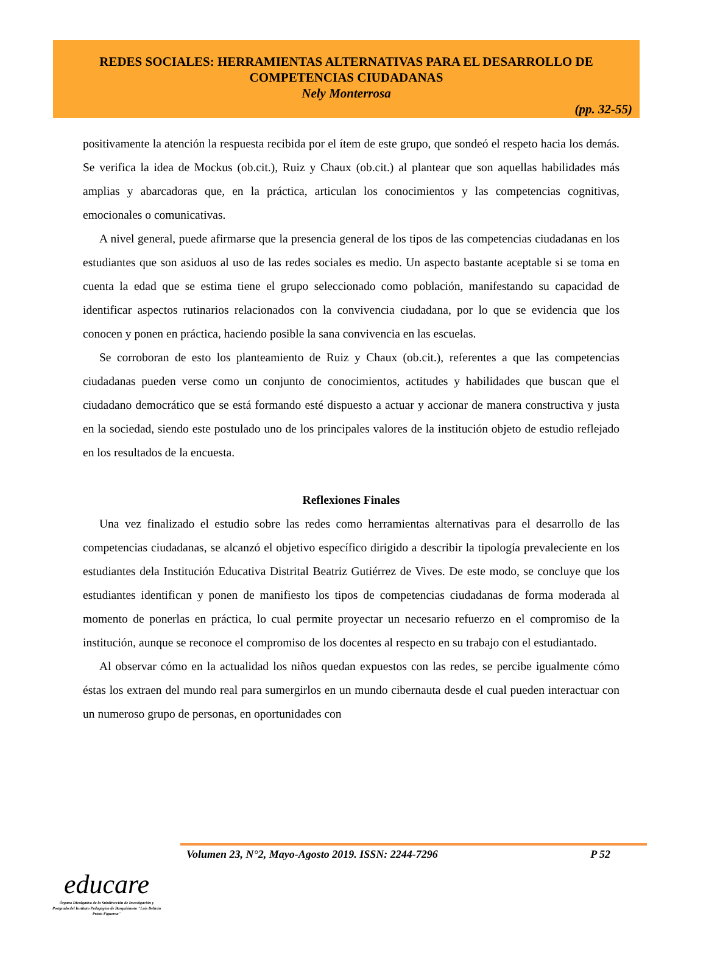REDES SOCIALES: HERRAMIENTAS ALTERNATIVAS PARA EL DESARROLLO DE
COMPETENCIAS CIUDADANAS
Nely Monterrosa
(pp. 32-55)
positivamente la atención la respuesta recibida por el ítem de este grupo, que sondeó el respeto hacia los demás. Se verifica la idea de Mockus (ob.cit.), Ruiz y Chaux (ob.cit.) al plantear que son aquellas habilidades más amplias y abarcadoras que, en la práctica, articulan los conocimientos y las competencias cognitivas, emocionales o comunicativas.
A nivel general, puede afirmarse que la presencia general de los tipos de las competencias ciudadanas en los estudiantes que son asiduos al uso de las redes sociales es medio. Un aspecto bastante aceptable si se toma en cuenta la edad que se estima tiene el grupo seleccionado como población, manifestando su capacidad de identificar aspectos rutinarios relacionados con la convivencia ciudadana, por lo que se evidencia que los conocen y ponen en práctica, haciendo posible la sana convivencia en las escuelas.
Se corroboran de esto los planteamiento de Ruiz y Chaux (ob.cit.), referentes a que las competencias ciudadanas pueden verse como un conjunto de conocimientos, actitudes y habilidades que buscan que el ciudadano democrático que se está formando esté dispuesto a actuar y accionar de manera constructiva y justa en la sociedad, siendo este postulado uno de los principales valores de la institución objeto de estudio reflejado en los resultados de la encuesta.
Reflexiones Finales
Una vez finalizado el estudio sobre las redes como herramientas alternativas para el desarrollo de las competencias ciudadanas, se alcanzó el objetivo específico dirigido a describir la tipología prevaleciente en los estudiantes dela Institución Educativa Distrital Beatriz Gutiérrez de Vives. De este modo, se concluye que los estudiantes identifican y ponen de manifiesto los tipos de competencias ciudadanas de forma moderada al momento de ponerlas en práctica, lo cual permite proyectar un necesario refuerzo en el compromiso de la institución, aunque se reconoce el compromiso de los docentes al respecto en su trabajo con el estudiantado.
Al observar cómo en la actualidad los niños quedan expuestos con las redes, se percibe igualmente cómo éstas los extraen del mundo real para sumergirlos en un mundo cibernauta desde el cual pueden interactuar con un numeroso grupo de personas, en oportunidades con
Volumen 23, N°2, Mayo-Agosto 2019. ISSN: 2244-7296 P 52
educare
Órgano Divulgativo de la Subdirección de Investigación y Postgrado del Instituto Pedagógico de Barquisimeto "Luis Beltrán Prieto Figueroa"